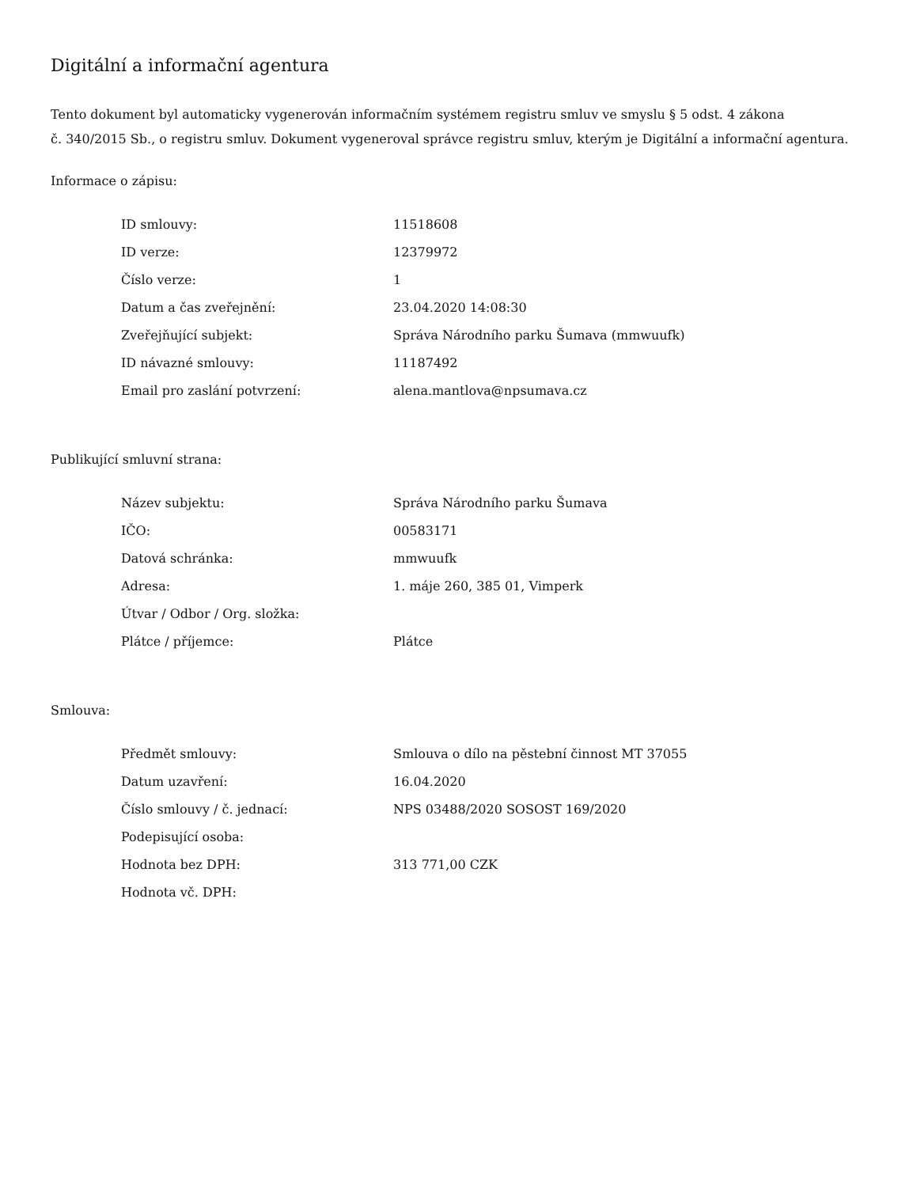Digitální a informační agentura
Tento dokument byl automaticky vygenerován informačním systémem registru smluv ve smyslu § 5 odst. 4 zákona
č. 340/2015 Sb., o registru smluv. Dokument vygeneroval správce registru smluv, kterým je Digitální a informační agentura.
Informace o zápisu:
| ID smlouvy: | 11518608 |
| ID verze: | 12379972 |
| Číslo verze: | 1 |
| Datum a čas zveřejnění: | 23.04.2020 14:08:30 |
| Zveřejňující subjekt: | Správa Národního parku Šumava (mmwuufk) |
| ID návazné smlouvy: | 11187492 |
| Email pro zaslání potvrzení: | alena.mantlova@npsumava.cz |
Publikující smluvní strana:
| Název subjektu: | Správa Národního parku Šumava |
| IČO: | 00583171 |
| Datová schránka: | mmwuufk |
| Adresa: | 1. máje 260, 385 01, Vimperk |
| Útvar / Odbor / Org. složka: | |
| Plátce / příjemce: | Plátce |
Smlouva:
| Předmět smlouvy: | Smlouva o dílo na pěstební činnost MT 37055 |
| Datum uzavření: | 16.04.2020 |
| Číslo smlouvy / č. jednací: | NPS 03488/2020 SOSOST 169/2020 |
| Podepisující osoba: | |
| Hodnota bez DPH: | 313 771,00 CZK |
| Hodnota vč. DPH: | |